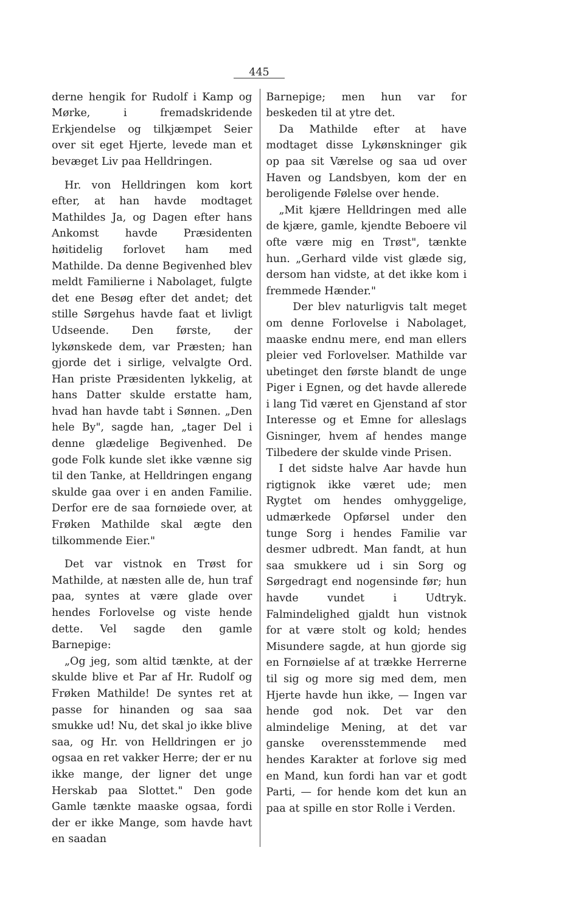445
derne hengik for Rudolf i Kamp og Mørke, i fremadskridende Erkjendelse og tilkjæmpet Seier over sit eget Hjerte, levede man et bevæget Liv paa Helldringen.
Hr. von Helldringen kom kort efter, at han havde modtaget Mathildes Ja, og Dagen efter hans Ankomst havde Præsidenten høitidelig forlovet ham med Mathilde. Da denne Begivenhed blev meldt Familierne i Nabolaget, fulgte det ene Besøg efter det andet; det stille Sørgehus havde faat et livligt Udseende. Den første, der lykønskede dem, var Præsten; han gjorde det i sirlige, velvalgte Ord. Han priste Præsidenten lykkelig, at hans Datter skulde erstatte ham, hvad han havde tabt i Sønnen. „Den hele By", sagde han, „tager Del i denne glædelige Begivenhed. De gode Folk kunde slet ikke vænne sig til den Tanke, at Helldringen engang skulde gaa over i en anden Familie. Derfor ere de saa fornøiede over, at Frøken Mathilde skal ægte den tilkommende Eier."
Det var vistnok en Trøst for Mathilde, at næsten alle de, hun traf paa, syntes at være glade over hendes Forlovelse og viste hende dette. Vel sagde den gamle Barnepige:
„Og jeg, som altid tænkte, at der skulde blive et Par af Hr. Rudolf og Frøken Mathilde! De syntes ret at passe for hinanden og saa saa smukke ud! Nu, det skal jo ikke blive saa, og Hr. von Helldringen er jo ogsaa en ret vakker Herre; der er nu ikke mange, der ligner det unge Herskab paa Slottet." Den gode Gamle tænkte maaske ogsaa, fordi der er ikke Mange, som havde havt en saadan
Barnepige; men hun var for beskeden til at ytre det.
Da Mathilde efter at have modtaget disse Lykønskninger gik op paa sit Værelse og saa ud over Haven og Landsbyen, kom der en beroligende Følelse over hende.
„Mit kjære Helldringen med alle de kjære, gamle, kjendte Beboere vil ofte være mig en Trøst", tænkte hun. „Gerhard vilde vist glæde sig, dersom han vidste, at det ikke kom i fremmede Hænder."
Der blev naturligvis talt meget om denne Forlovelse i Nabolaget, maaske endnu mere, end man ellers pleier ved Forlovelser. Mathilde var ubetinget den første blandt de unge Piger i Egnen, og det havde allerede i lang Tid været en Gjenstand af stor Interesse og et Emne for alleslags Gisninger, hvem af hendes mange Tilbedere der skulde vinde Prisen.
I det sidste halve Aar havde hun rigtignok ikke været ude; men Rygtet om hendes omhyggelige, udmærkede Opførsel under den tunge Sorg i hendes Familie var desmer udbredt. Man fandt, at hun saa smukkere ud i sin Sorg og Sørgedragt end nogensinde før; hun havde vundet i Udtryk. Falmindelighed gjaldt hun vistnok for at være stolt og kold; hendes Misundere sagde, at hun gjorde sig en Fornøielse af at trække Herrerne til sig og more sig med dem, men Hjerte havde hun ikke, — Ingen var hende god nok. Det var den almindelige Mening, at det var ganske overensstemmende med hendes Karakter at forlove sig med en Mand, kun fordi han var et godt Parti, — for hende kom det kun an paa at spille en stor Rolle i Verden.